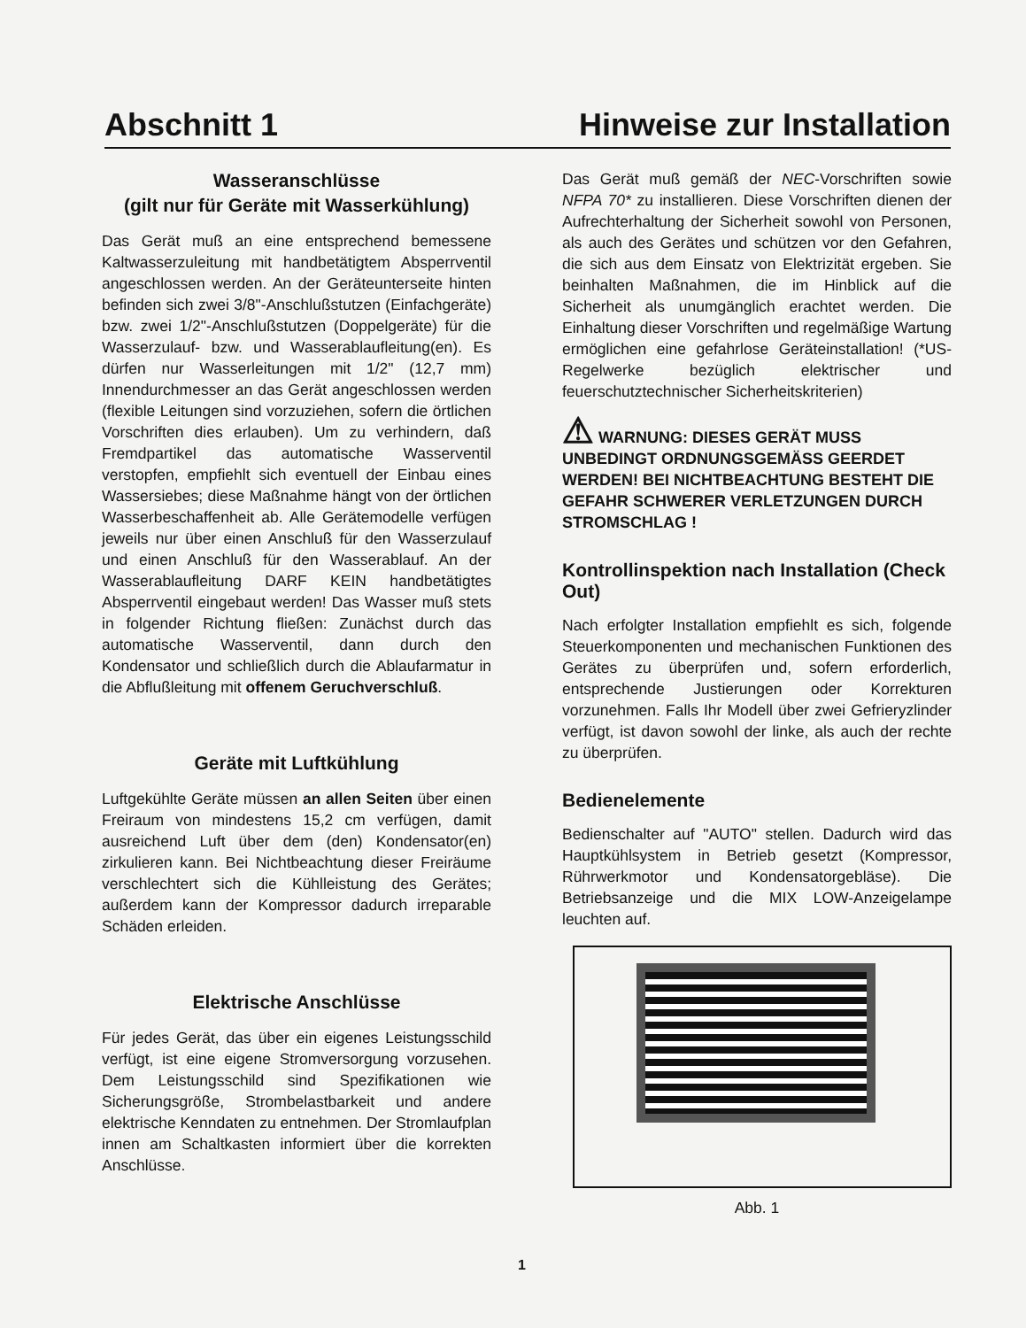Abschnitt 1 Hinweise zur Installation
Wasseranschlüsse
(gilt nur für Geräte mit Wasserkühlung)
Das Gerät muß an eine entsprechend bemessene Kaltwasserzuleitung mit handbetätigtem Absperrventil angeschlossen werden. An der Geräteunterseite hinten befinden sich zwei 3/8"-Anschlußstutzen (Einfachgeräte) bzw. zwei 1/2"-Anschlußstutzen (Doppelgeräte) für die Wasserzulauf- bzw. und Wasserablaufleitung(en). Es dürfen nur Wasserleitungen mit 1/2" (12,7 mm) Innendurchmesser an das Gerät angeschlossen werden (flexible Leitungen sind vorzuziehen, sofern die örtlichen Vorschriften dies erlauben). Um zu verhindern, daß Fremdpartikel das automatische Wasserventil verstopfen, empfiehlt sich eventuell der Einbau eines Wassersiebes; diese Maßnahme hängt von der örtlichen Wasserbeschaffenheit ab. Alle Gerätemodelle verfügen jeweils nur über einen Anschluß für den Wasserzulauf und einen Anschluß für den Wasserablauf. An der Wasserablaufleitung DARF KEIN handbetätigtes Absperrventil eingebaut werden! Das Wasser muß stets in folgender Richtung fließen: Zunächst durch das automatische Wasserventil, dann durch den Kondensator und schließlich durch die Ablaufarmatur in die Abflußleitung mit offenem Geruchverschluß.
Geräte mit Luftkühlung
Luftgekühlte Geräte müssen an allen Seiten über einen Freiraum von mindestens 15,2 cm verfügen, damit ausreichend Luft über dem (den) Kondensator(en) zirkulieren kann. Bei Nichtbeachtung dieser Freiräume verschlechtert sich die Kühlleistung des Gerätes; außerdem kann der Kompressor dadurch irreparable Schäden erleiden.
Elektrische Anschlüsse
Für jedes Gerät, das über ein eigenes Leistungsschild verfügt, ist eine eigene Stromversorgung vorzusehen. Dem Leistungsschild sind Spezifikationen wie Sicherungsgröße, Strombelastbarkeit und andere elektrische Kenndaten zu entnehmen. Der Stromlaufplan innen am Schaltkasten informiert über die korrekten Anschlüsse.
Das Gerät muß gemäß der NEC-Vorschriften sowie NFPA 70* zu installieren. Diese Vorschriften dienen der Aufrechterhaltung der Sicherheit sowohl von Personen, als auch des Gerätes und schützen vor den Gefahren, die sich aus dem Einsatz von Elektrizität ergeben. Sie beinhalten Maßnahmen, die im Hinblick auf die Sicherheit als unumgänglich erachtet werden. Die Einhaltung dieser Vorschriften und regelmäßige Wartung ermöglichen eine gefahrlose Geräteinstallation! (*US-Regelwerke bezüglich elektrischer und feuerschutztechnischer Sicherheitskriterien)
⚠ WARNUNG: DIESES GERÄT MUSS UNBEDINGT ORDNUNGSGEMÄSS GEERDET WERDEN! BEI NICHTBEACHTUNG BESTEHT DIE GEFAHR SCHWERER VERLETZUNGEN DURCH STROMSCHLAG !
Kontrollinspektion nach Installation (Check Out)
Nach erfolgter Installation empfiehlt es sich, folgende Steuerkomponenten und mechanischen Funktionen des Gerätes zu überprüfen und, sofern erforderlich, entsprechende Justierungen oder Korrekturen vorzunehmen. Falls Ihr Modell über zwei Gefrieryzlinder verfügt, ist davon sowohl der linke, als auch der rechte zu überprüfen.
Bedienelemente
Bedienschalter auf "AUTO" stellen. Dadurch wird das Hauptkühlsystem in Betrieb gesetzt (Kompressor, Rührwerkmotor und Kondensatorgebläse). Die Betriebsanzeige und die MIX LOW-Anzeigelampe leuchten auf.
Abb. 1
1